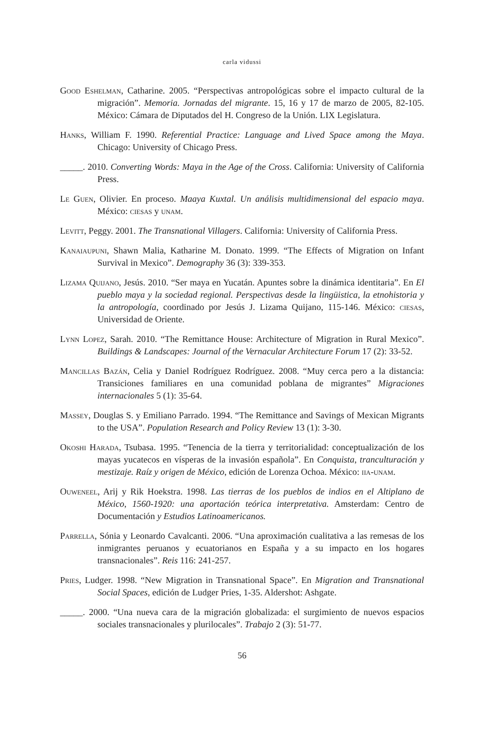carla vidussi
Good Eshelman, Catharine. 2005. “Perspectivas antropológicas sobre el impacto cultural de la migración”. Memoria. Jornadas del migrante. 15, 16 y 17 de marzo de 2005, 82-105. México: Cámara de Diputados del H. Congreso de la Unión. LIX Legislatura.
Hanks, William F. 1990. Referential Practice: Language and Lived Space among the Maya. Chicago: University of Chicago Press.
_____. 2010. Converting Words: Maya in the Age of the Cross. California: University of California Press.
Le Guen, Olivier. En proceso. Maaya Kuxtal. Un análisis multidimensional del espacio maya. México: ciesas y unam.
Levitt, Peggy. 2001. The Transnational Villagers. California: University of California Press.
Kanaiaupuni, Shawn Malia, Katharine M. Donato. 1999. “The Effects of Migration on Infant Survival in Mexico”. Demography 36 (3): 339-353.
Lizama Quijano, Jesús. 2010. “Ser maya en Yucatán. Apuntes sobre la dinámica identitaria”. En El pueblo maya y la sociedad regional. Perspectivas desde la lingüistica, la etnohistoria y la antropología, coordinado por Jesús J. Lizama Quijano, 115-146. México: ciesas, Universidad de Oriente.
Lynn Lopez, Sarah. 2010. “The Remittance House: Architecture of Migration in Rural Mexico”. Buildings & Landscapes: Journal of the Vernacular Architecture Forum 17 (2): 33-52.
Mancillas Bazán, Celia y Daniel Rodríguez Rodríguez. 2008. “Muy cerca pero a la distancia: Transiciones familiares en una comunidad poblana de migrantes” Migraciones internacionales 5 (1): 35-64.
Massey, Douglas S. y Emiliano Parrado. 1994. “The Remittance and Savings of Mexican Migrants to the USA”. Population Research and Policy Review 13 (1): 3-30.
Okoshi Harada, Tsubasa. 1995. “Tenencia de la tierra y territorialidad: conceptualización de los mayas yucatecos en vísperas de la invasión española”. En Conquista, tranculturación y mestizaje. Raíz y origen de México, edición de Lorenza Ochoa. México: iia-unam.
Ouweneel, Arij y Rik Hoekstra. 1998. Las tierras de los pueblos de indios en el Altiplano de México, 1560-1920: una aportación teórica interpretativa. Amsterdam: Centro de Documentación y Estudios Latinoamericanos.
Parrella, Sónia y Leonardo Cavalcanti. 2006. “Una aproximación cualitativa a las remesas de los inmigrantes peruanos y ecuatorianos en España y a su impacto en los hogares transnacionales”. Reis 116: 241-257.
Pries, Ludger. 1998. “New Migration in Transnational Space”. En Migration and Transnational Social Spaces, edición de Ludger Pries, 1-35. Aldershot: Ashgate.
_____. 2000. “Una nueva cara de la migración globalizada: el surgimiento de nuevos espacios sociales transnacionales y plurilocales”. Trabajo 2 (3): 51-77.
56